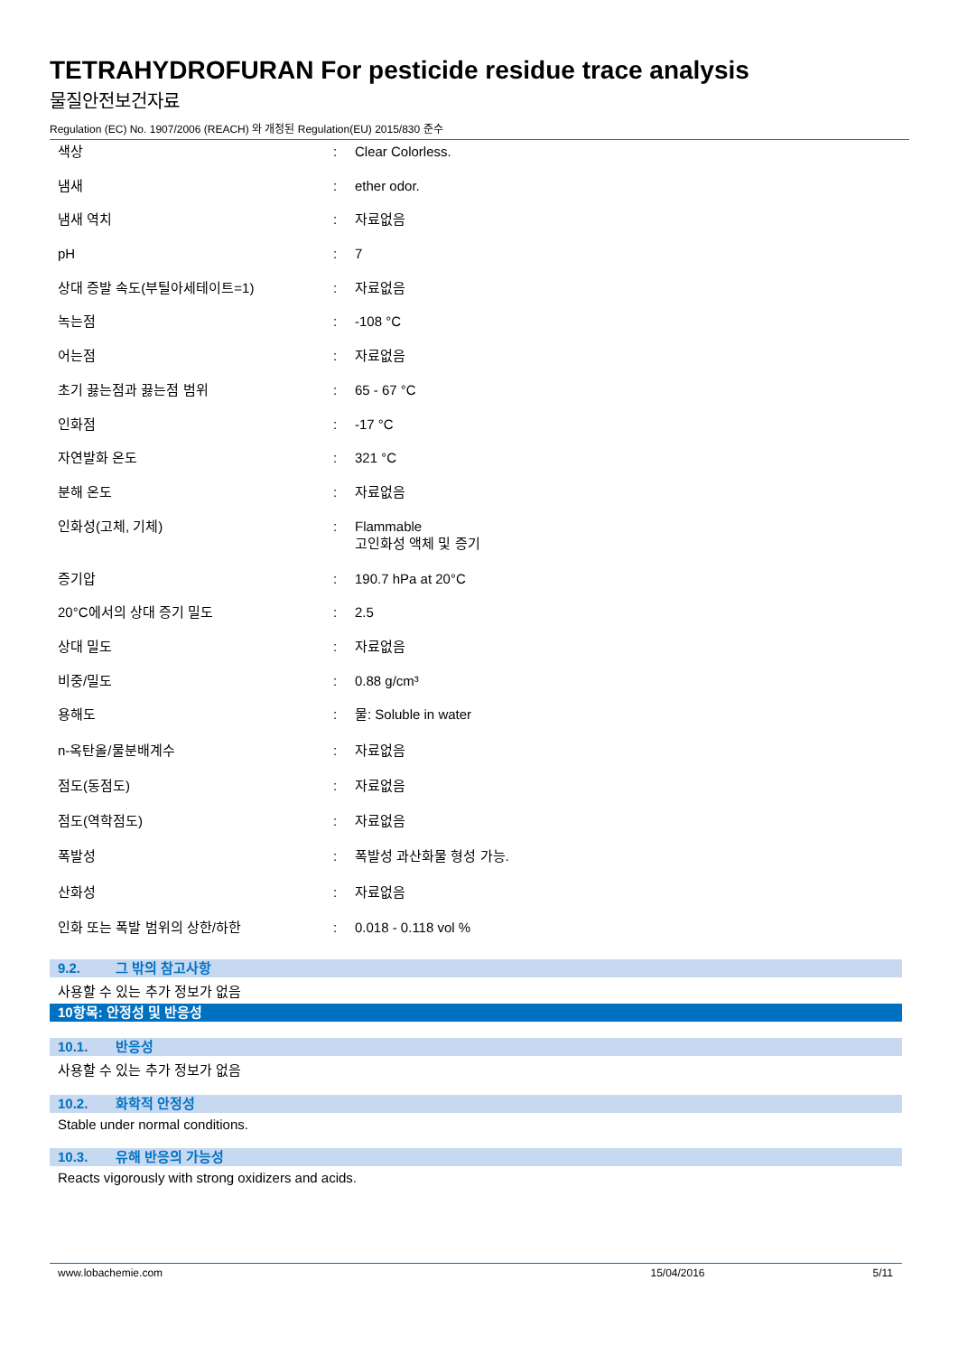TETRAHYDROFURAN For pesticide residue trace analysis
물질안전보건자료
Regulation (EC) No. 1907/2006 (REACH) 와 개정된 Regulation(EU) 2015/830 준수
| 색상 | : | Clear Colorless. |
| 냄새 | : | ether odor. |
| 냄새 역치 | : | 자료없음 |
| pH | : | 7 |
| 상대 증발 속도(부틸아세테이트=1) | : | 자료없음 |
| 녹는점 | : | -108 °C |
| 어는점 | : | 자료없음 |
| 초기 끓는점과 끓는점 범위 | : | 65 - 67 °C |
| 인화점 | : | -17 °C |
| 자연발화 온도 | : | 321 °C |
| 분해 온도 | : | 자료없음 |
| 인화성(고체, 기체) | : | Flammable 고인화성 액체 및 증기 |
| 증기압 | : | 190.7 hPa at 20°C |
| 20°C에서의 상대 증기 밀도 | : | 2.5 |
| 상대 밀도 | : | 자료없음 |
| 비중/밀도 | : | 0.88 g/cm³ |
| 용해도 | : | 물: Soluble in water |
| n-옥탄올/물분배계수 | : | 자료없음 |
| 점도(동점도) | : | 자료없음 |
| 점도(역학점도) | : | 자료없음 |
| 폭발성 | : | 폭발성 과산화물 형성 가능. |
| 산화성 | : | 자료없음 |
| 인화 또는 폭발 범위의 상한/하한 | : | 0.018 - 0.118 vol % |
9.2. 그 밖의 참고사항
사용할 수 있는 추가 정보가 없음
10항목: 안정성 및 반응성
10.1. 반응성
사용할 수 있는 추가 정보가 없음
10.2. 화학적 안정성
Stable under normal conditions.
10.3. 유해 반응의 가능성
Reacts vigorously with strong oxidizers and acids.
www.lobachemie.com 15/04/2016 5/11